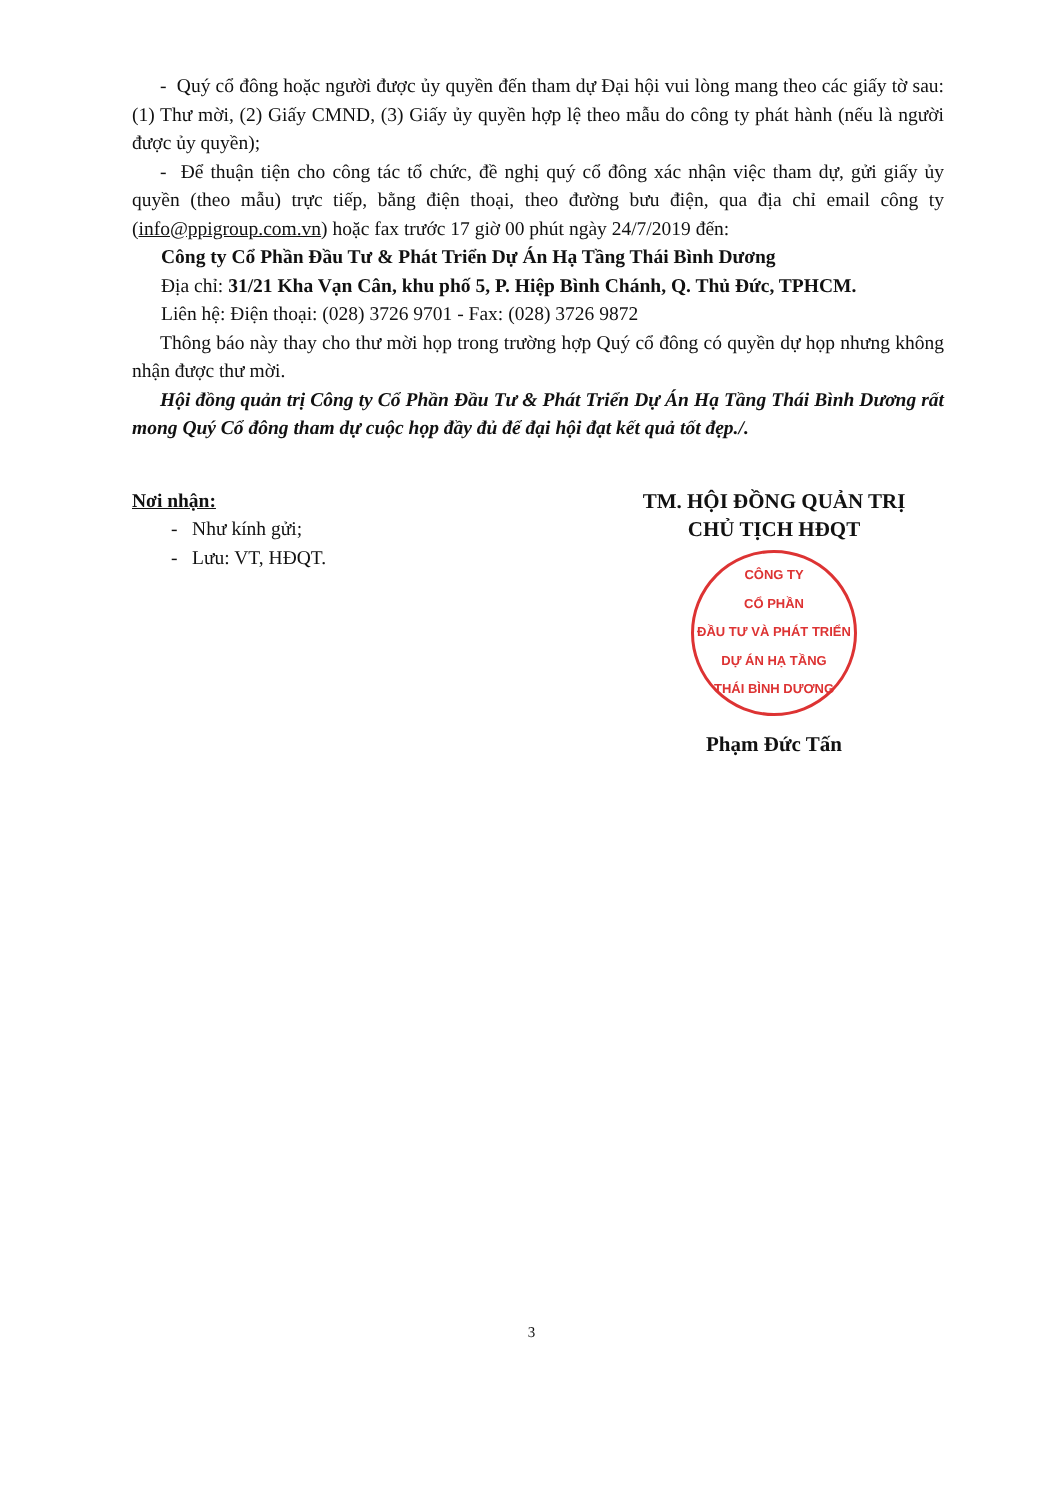- Quý cổ đông hoặc người được ủy quyền đến tham dự Đại hội vui lòng mang theo các giấy tờ sau: (1) Thư mời, (2) Giấy CMND, (3) Giấy ủy quyền hợp lệ theo mẫu do công ty phát hành (nếu là người được ủy quyền);
- Để thuận tiện cho công tác tổ chức, đề nghị quý cổ đông xác nhận việc tham dự, gửi giấy ủy quyền (theo mẫu) trực tiếp, bằng điện thoại, theo đường bưu điện, qua địa chỉ email công ty (info@ppigroup.com.vn) hoặc fax trước 17 giờ 00 phút ngày 24/7/2019 đến:
Công ty Cổ Phần Đầu Tư & Phát Triển Dự Án Hạ Tầng Thái Bình Dương
Địa chỉ: 31/21 Kha Vạn Cân, khu phố 5, P. Hiệp Bình Chánh, Q. Thủ Đức, TPHCM.
Liên hệ: Điện thoại: (028) 3726 9701 - Fax: (028) 3726 9872
Thông báo này thay cho thư mời họp trong trường hợp Quý cổ đông có quyền dự họp nhưng không nhận được thư mời.
Hội đồng quản trị Công ty Cổ Phần Đầu Tư & Phát Triển Dự Án Hạ Tầng Thái Bình Dương rất mong Quý Cổ đông tham dự cuộc họp đầy đủ để đại hội đạt kết quả tốt đẹp./.
Nơi nhận:
- Như kính gửi;
- Lưu: VT, HĐQT.
TM. HỘI ĐỒNG QUẢN TRỊ
CHỦ TỊCH HĐQT
CÔNG TY
CỔ PHẦN
ĐẦU TƯ VÀ PHÁT TRIỂN
DỰ ÁN HẠ TẦNG
THÁI BÌNH DƯƠNG
Phạm Đức Tấn
3